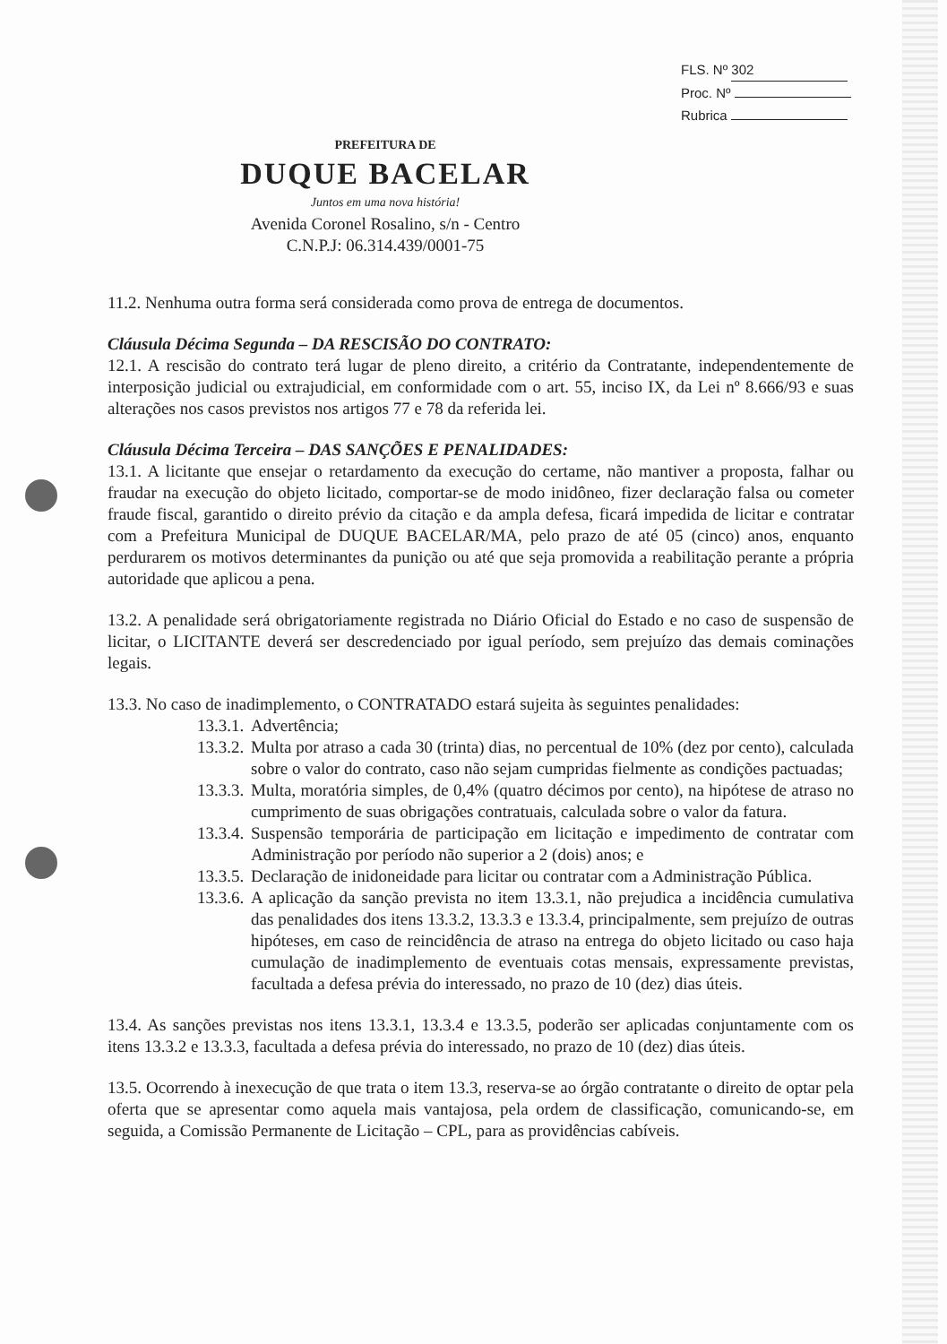FLS. Nº 302
Proc. Nº
Rubrica
PREFEITURA DE
DUQUE BACELAR
Juntos em uma nova história!
Avenida Coronel Rosalino, s/n - Centro
C.N.P.J: 06.314.439/0001-75
11.2. Nenhuma outra forma será considerada como prova de entrega de documentos.
Cláusula Décima Segunda – DA RESCISÃO DO CONTRATO:
12.1. A rescisão do contrato terá lugar de pleno direito, a critério da Contratante, independentemente de interposição judicial ou extrajudicial, em conformidade com o art. 55, inciso IX, da Lei nº 8.666/93 e suas alterações nos casos previstos nos artigos 77 e 78 da referida lei.
Cláusula Décima Terceira – DAS SANÇÕES E PENALIDADES:
13.1. A licitante que ensejar o retardamento da execução do certame, não mantiver a proposta, falhar ou fraudar na execução do objeto licitado, comportar-se de modo inidôneo, fizer declaração falsa ou cometer fraude fiscal, garantido o direito prévio da citação e da ampla defesa, ficará impedida de licitar e contratar com a Prefeitura Municipal de DUQUE BACELAR/MA, pelo prazo de até 05 (cinco) anos, enquanto perdurarem os motivos determinantes da punição ou até que seja promovida a reabilitação perante a própria autoridade que aplicou a pena.
13.2. A penalidade será obrigatoriamente registrada no Diário Oficial do Estado e no caso de suspensão de licitar, o LICITANTE deverá ser descredenciado por igual período, sem prejuízo das demais cominações legais.
13.3. No caso de inadimplemento, o CONTRATADO estará sujeita às seguintes penalidades:
13.3.1. Advertência;
13.3.2. Multa por atraso a cada 30 (trinta) dias, no percentual de 10% (dez por cento), calculada sobre o valor do contrato, caso não sejam cumpridas fielmente as condições pactuadas;
13.3.3. Multa, moratória simples, de 0,4% (quatro décimos por cento), na hipótese de atraso no cumprimento de suas obrigações contratuais, calculada sobre o valor da fatura.
13.3.4. Suspensão temporária de participação em licitação e impedimento de contratar com Administração por período não superior a 2 (dois) anos; e
13.3.5. Declaração de inidoneidade para licitar ou contratar com a Administração Pública.
13.3.6. A aplicação da sanção prevista no item 13.3.1, não prejudica a incidência cumulativa das penalidades dos itens 13.3.2, 13.3.3 e 13.3.4, principalmente, sem prejuízo de outras hipóteses, em caso de reincidência de atraso na entrega do objeto licitado ou caso haja cumulação de inadimplemento de eventuais cotas mensais, expressamente previstas, facultada a defesa prévia do interessado, no prazo de 10 (dez) dias úteis.
13.4. As sanções previstas nos itens 13.3.1, 13.3.4 e 13.3.5, poderão ser aplicadas conjuntamente com os itens 13.3.2 e 13.3.3, facultada a defesa prévia do interessado, no prazo de 10 (dez) dias úteis.
13.5. Ocorrendo à inexecução de que trata o item 13.3, reserva-se ao órgão contratante o direito de optar pela oferta que se apresentar como aquela mais vantajosa, pela ordem de classificação, comunicando-se, em seguida, a Comissão Permanente de Licitação – CPL, para as providências cabíveis.